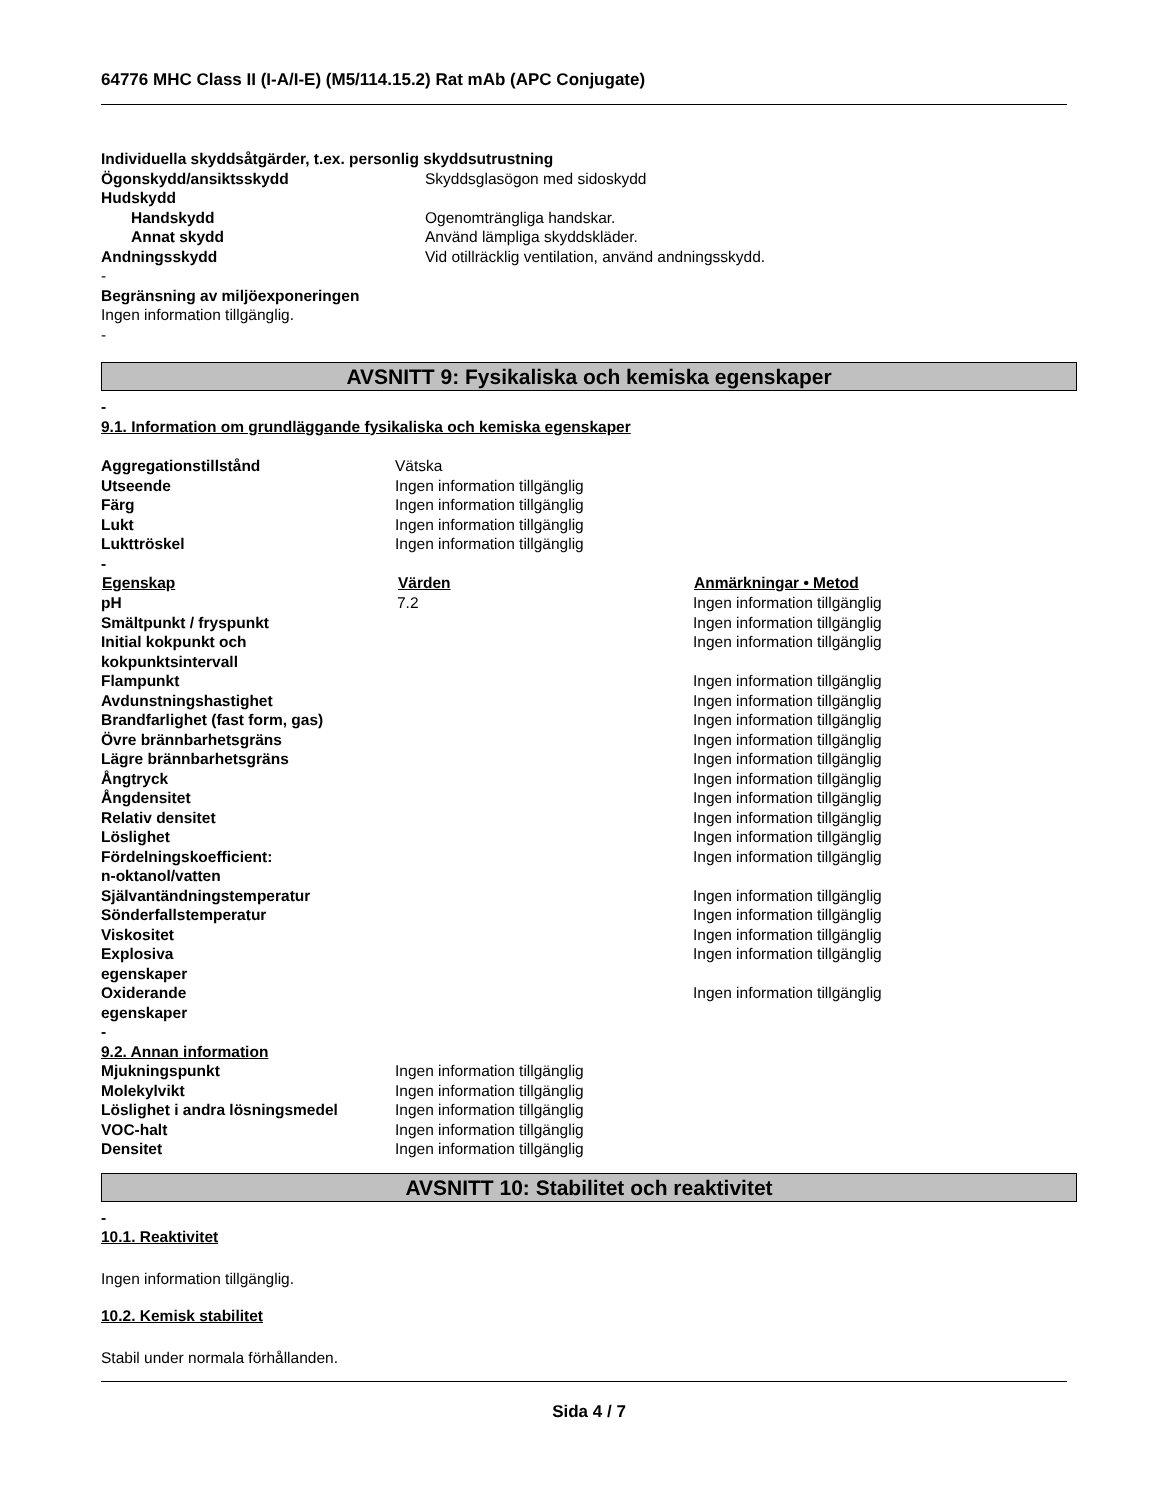64776 MHC Class II (I-A/I-E) (M5/114.15.2) Rat mAb (APC Conjugate)
Individuella skyddsåtgärder, t.ex. personlig skyddsutrustning
| Ögonskydd/ansiktsskydd | Skyddsglasögon med sidoskydd |
| Hudskydd | |
| Handskydd | Ogenomträngliga handskar. |
| Annat skydd | Använd lämpliga skyddskläder. |
| Andningsskydd | Vid otillräcklig ventilation, använd andningsskydd. |
-
Begränsning av miljöexponeringen
Ingen information tillgänglig.
-
AVSNITT 9: Fysikaliska och kemiska egenskaper
-
9.1. Information om grundläggande fysikaliska och kemiska egenskaper
| Aggregationstillstånd | Vätska |
| Utseende | Ingen information tillgänglig |
| Färg | Ingen information tillgänglig |
| Lukt | Ingen information tillgänglig |
| Lukttröskel | Ingen information tillgänglig |
-
| Egenskap | Värden | Anmärkningar • Metod |
| --- | --- | --- |
| pH | 7.2 | Ingen information tillgänglig |
| Smältpunkt / fryspunkt | | Ingen information tillgänglig |
| Initial kokpunkt och kokpunktsintervall | | Ingen information tillgänglig |
| Flampunkt | | Ingen information tillgänglig |
| Avdunstningshastighet | | Ingen information tillgänglig |
| Brandfarlighet (fast form, gas) | | Ingen information tillgänglig |
| Övre brännbarhetsgräns | | Ingen information tillgänglig |
| Lägre brännbarhetsgräns | | Ingen information tillgänglig |
| Ångtryck | | Ingen information tillgänglig |
| Ångdensitet | | Ingen information tillgänglig |
| Relativ densitet | | Ingen information tillgänglig |
| Löslighet | | Ingen information tillgänglig |
| Fördelningskoefficient: n-oktanol/vatten | | Ingen information tillgänglig |
| Självantändningstemperatur | | Ingen information tillgänglig |
| Sönderfallstemperatur | | Ingen information tillgänglig |
| Viskositet | | Ingen information tillgänglig |
| Explosiva egenskaper | | Ingen information tillgänglig |
| Oxiderande egenskaper | | Ingen information tillgänglig |
-
9.2. Annan information
| Mjukningspunkt | Ingen information tillgänglig |
| Molekylvikt | Ingen information tillgänglig |
| Löslighet i andra lösningsmedel | Ingen information tillgänglig |
| VOC-halt | Ingen information tillgänglig |
| Densitet | Ingen information tillgänglig |
AVSNITT 10: Stabilitet och reaktivitet
-
10.1. Reaktivitet
Ingen information tillgänglig.
10.2. Kemisk stabilitet
Stabil under normala förhållanden.
Sida 4 / 7